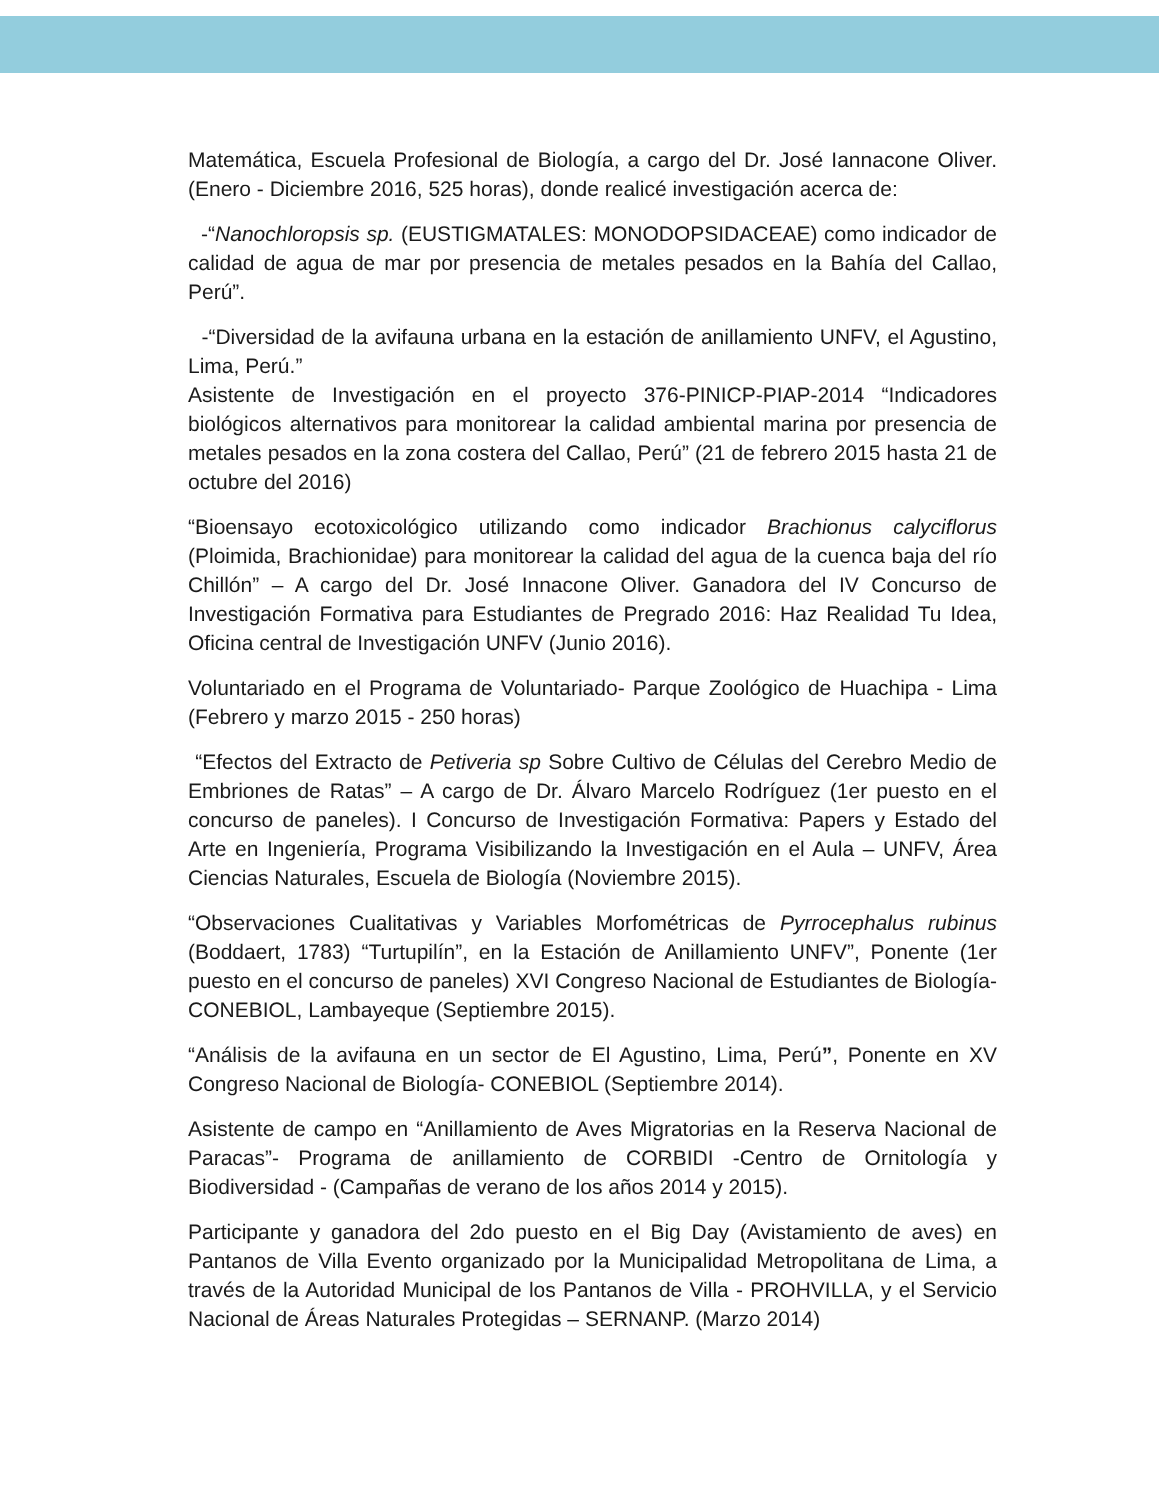Matemática, Escuela Profesional de Biología, a cargo del Dr. José Iannacone Oliver. (Enero - Diciembre 2016, 525 horas), donde realicé investigación acerca de:
-“Nanochloropsis sp. (EUSTIGMATALES: MONODOPSIDACEAE) como indicador de calidad de agua de mar por presencia de metales pesados en la Bahía del Callao, Perú”.
-“Diversidad de la avifauna urbana en la estación de anillamiento UNFV, el Agustino, Lima, Perú.”
Asistente de Investigación en el proyecto 376-PINICP-PIAP-2014 “Indicadores biológicos alternativos para monitorear la calidad ambiental marina por presencia de metales pesados en la zona costera del Callao, Perú” (21 de febrero 2015 hasta 21 de octubre del 2016)
“Bioensayo ecotoxicológico utilizando como indicador Brachionus calyciflorus (Ploimida, Brachionidae) para monitorear la calidad del agua de la cuenca baja del río Chillón” – A cargo del Dr. José Innacone Oliver. Ganadora del IV Concurso de Investigación Formativa para Estudiantes de Pregrado 2016: Haz Realidad Tu Idea, Oficina central de Investigación UNFV (Junio 2016).
Voluntariado en el Programa de Voluntariado- Parque Zoológico de Huachipa - Lima (Febrero y marzo 2015 - 250 horas)
“Efectos del Extracto de Petiveria sp Sobre Cultivo de Células del Cerebro Medio de Embriones de Ratas” – A cargo de Dr. Álvaro Marcelo Rodríguez (1er puesto en el concurso de paneles). I Concurso de Investigación Formativa: Papers y Estado del Arte en Ingeniería, Programa Visibilizando la Investigación en el Aula – UNFV, Área Ciencias Naturales, Escuela de Biología (Noviembre 2015).
“Observaciones Cualitativas y Variables Morfométricas de Pyrrocephalus rubinus (Boddaert, 1783) “Turtupilín”, en la Estación de Anillamiento UNFV”, Ponente (1er puesto en el concurso de paneles) XVI Congreso Nacional de Estudiantes de Biología- CONEBIOL, Lambayeque (Septiembre 2015).
“Análisis de la avifauna en un sector de El Agustino, Lima, Perú”, Ponente en XV Congreso Nacional de Biología- CONEBIOL (Septiembre 2014).
Asistente de campo en “Anillamiento de Aves Migratorias en la Reserva Nacional de Paracas”- Programa de anillamiento de CORBIDI -Centro de Ornitología y Biodiversidad - (Campañas de verano de los años 2014 y 2015).
Participante y ganadora del 2do puesto en el Big Day (Avistamiento de aves) en Pantanos de Villa Evento organizado por la Municipalidad Metropolitana de Lima, a través de la Autoridad Municipal de los Pantanos de Villa - PROHVILLA, y el Servicio Nacional de Áreas Naturales Protegidas – SERNANP. (Marzo 2014)